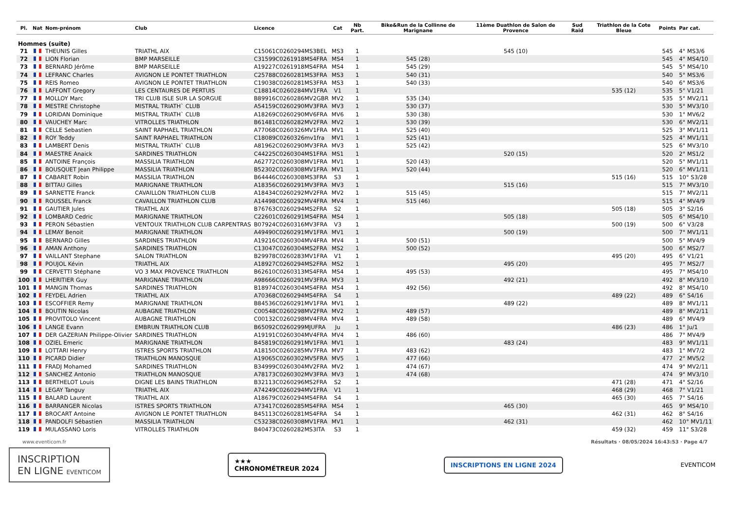| Pl. | Nat | Nom-prénom | Club | Licence | Cat | Nb Part. | Bike&Run de la Collinne de Marignane | 11ème Duathlon de Salon de Provence | Sud Raid | Triathlon de la Cote Bleue | Points | Par cat. |
| --- | --- | --- | --- | --- | --- | --- | --- | --- | --- | --- | --- | --- |
| Hommes (suite) | | | | | | | | | | | | |
| 71 | | THEUNIS Gilles | TRIATHL AIX | C15061C0260294MS3BEL | MS3 | 1 | | 545 (10) | | | 545 | 4° MS3/6 |
| 72 | | LION Florian | BMP MARSEILLE | C31599C0261918MS4FRA | MS4 | 1 | 545 (28) | | | | 545 | 4° MS4/10 |
| 73 | | BERNARD Jérôme | BMP MARSEILLE | A19227C0261918MS4FRA | MS4 | 1 | 545 (29) | | | | 545 | 5° MS4/10 |
| 74 | | LEFRANC Charles | AVIGNON LE PONTET TRIATHLON | C25788C0260281MS3FRA | MS3 | 1 | 540 (31) | | | | 540 | 5° MS3/6 |
| 75 | | REIS Romeo | AVIGNON LE PONTET TRIATHLON | C19038C0260281MS3FRA | MS3 | 1 | 540 (33) | | | | 540 | 6° MS3/6 |
| 76 | | LAFFONT Gregory | LES CENTAURES DE PERTUIS | C18814C0260284MV1FRA | V1 | 1 | | | | 535 (12) | 535 | 5° V1/21 |
| 77 | | MOLLOY Marc | TRI CLUB ISLE SUR LA SORGUE | B89916C0260286MV2GBR | MV2 | 1 | 535 (34) | | | | 535 | 5° MV2/11 |
| 78 | | MESTRE Christophe | MISTRAL TRIATH` CLUB | A54159C0260290MV3FRA | MV3 | 1 | 530 (37) | | | | 530 | 5° MV3/10 |
| 79 | | LORIDAN Dominique | MISTRAL TRIATH` CLUB | A18269C0260290MV6FRA | MV6 | 1 | 530 (38) | | | | 530 | 1° MV6/2 |
| 80 | | VAUCHEY Marc | VITROLLES TRIATHLON | B61481C0260282MV2FRA | MV2 | 1 | 530 (39) | | | | 530 | 6° MV2/11 |
| 81 | | CELLE Sebastien | SAINT RAPHAEL TRIATHLON | A77068C0260326MV1FRA | MV1 | 1 | 525 (40) | | | | 525 | 3° MV1/11 |
| 82 | | ROY Teddy | SAINT RAPHAEL TRIATHLON | C18089C0260326mv1fra | MV1 | 1 | 525 (41) | | | | 525 | 4° MV1/11 |
| 83 | | LAMBERT Denis | MISTRAL TRIATH` CLUB | A81962C0260290MV3FRA | MV3 | 1 | 525 (42) | | | | 525 | 6° MV3/10 |
| 84 | | MAESTRE Anaick | SARDINES TRIATHLON | C44225C0260304MS1FRA | MS1 | 1 | | 520 (15) | | | 520 | 2° MS1/2 |
| 85 | | ANTOINE François | MASSILIA TRIATHLON | A62772C0260308MV1FRA | MV1 | 1 | 520 (43) | | | | 520 | 5° MV1/11 |
| 86 | | BOUSQUET Jean Philippe | MASSILIA TRIATHLON | B52302C0260308MV1FRA | MV1 | 1 | 520 (44) | | | | 520 | 6° MV1/11 |
| 87 | | CABARET Robin | MASSILIA TRIATHLON | B64446C0260308MS3FRA | S3 | 1 | | | | 515 (16) | 515 | 10° S3/28 |
| 88 | | BITTAU Gilles | MARIGNANE TRIATHLON | A18356C0260291MV3FRA | MV3 | 1 | | 515 (16) | | | 515 | 7° MV3/10 |
| 89 | | SARNETTE Franck | CAVAILLON TRIATHLON CLUB | A18434C0260292MV2FRA | MV2 | 1 | 515 (45) | | | | 515 | 7° MV2/11 |
| 90 | | ROUSSEL Franck | CAVAILLON TRIATHLON CLUB | A14498C0260292MV4FRA | MV4 | 1 | 515 (46) | | | | 515 | 4° MV4/9 |
| 91 | | GAUTIER Jules | TRIATHL AIX | B76763C0260294MS2FRA | S2 | 1 | | | | 505 (18) | 505 | 3° S2/16 |
| 92 | | LOMBARD Cedric | MARIGNANE TRIATHLON | C22601C0260291MS4FRA | MS4 | 1 | | 505 (18) | | | 505 | 6° MS4/10 |
| 93 | | PERON Sébastien | VENTOUX TRIATHLON CLUB CARPENTRAS | B07924C0260316MV3FRA | V3 | 1 | | | | 500 (19) | 500 | 6° V3/28 |
| 94 | | LEMAY Benoit | MARIGNANE TRIATHLON | A49490C0260291MV1FRA | MV1 | 1 | | 500 (19) | | | 500 | 7° MV1/11 |
| 95 | | BERNARD Gilles | SARDINES TRIATHLON | A19216C0260304MV4FRA | MV4 | 1 | 500 (51) | | | | 500 | 5° MV4/9 |
| 96 | | AMAN Anthony | SARDINES TRIATHLON | C13047C0260304MS2FRA | MS2 | 1 | 500 (52) | | | | 500 | 6° MS2/7 |
| 97 | | VAILLANT Stephane | SALON TRIATHLON | B29978C0260283MV1FRA | V1 | 1 | | | | 495 (20) | 495 | 6° V1/21 |
| 98 | | POUJOL Kévin | TRIATHL AIX | A18927C0260294MS2FRA | MS2 | 1 | | 495 (20) | | | 495 | 7° MS2/7 |
| 99 | | CERVETTI Stéphane | VO 3 MAX PROVENCE TRIATHLON | B62610C0260313MS4FRA | MS4 | 1 | 495 (53) | | | | 495 | 7° MS4/10 |
| 100 | | LHERITIER Guy | MARIGNANE TRIATHLON | A98666C0260291MV3FRA | MV3 | 1 | | 492 (21) | | | 492 | 8° MV3/10 |
| 101 | | MANGIN Thomas | SARDINES TRIATHLON | B18974C0260304MS4FRA | MS4 | 1 | 492 (56) | | | | 492 | 8° MS4/10 |
| 102 | | FEYDEL Adrien | TRIATHL AIX | A70368C0260294MS4FRA | S4 | 1 | | | | 489 (22) | 489 | 6° S4/16 |
| 103 | | ESCOFFIER Remy | MARIGNANE TRIATHLON | B84536C0260291MV1FRA | MV1 | 1 | | 489 (22) | | | 489 | 8° MV1/11 |
| 104 | | BOUTIN Nicolas | AUBAGNE TRIATHLON | C00548C0260298MV2FRA | MV2 | 1 | 489 (57) | | | | 489 | 8° MV2/11 |
| 105 | | PROVITOLO Vincent | AUBAGNE TRIATHLON | C00132C0260298MV4FRA | MV4 | 1 | 489 (58) | | | | 489 | 6° MV4/9 |
| 106 | | LANGE Evann | EMBRUN TRIATHLON CLUB | B65092C0260299MJUFRA | Ju | 1 | | | | 486 (23) | 486 | 1° Ju/1 |
| 107 | | DER GAZERIAN Philippe-Olivier | SARDINES TRIATHLON | A19191C0260304MV4FRA | MV4 | 1 | 486 (60) | | | | 486 | 7° MV4/9 |
| 108 | | OZIEL Emeric | MARIGNANE TRIATHLON | B45819C0260291MV1FRA | MV1 | 1 | | 483 (24) | | | 483 | 9° MV1/11 |
| 109 | | LOTTARI Henry | ISTRES SPORTS TRIATHLON | A18150C0260285MV7FRA | MV7 | 1 | 483 (62) | | | | 483 | 1° MV7/2 |
| 110 | | PICARD Didier | TRIATHLON MANOSQUE | A19065C0260302MV5FRA | MV5 | 1 | 477 (66) | | | | 477 | 2° MV5/2 |
| 111 | | FRADJ Mohamed | SARDINES TRIATHLON | B34999C0260304MV2FRA | MV2 | 1 | 474 (67) | | | | 474 | 9° MV2/11 |
| 112 | | SANCHEZ Antonio | TRIATHLON MANOSQUE | A78173C0260302MV3FRA | MV3 | 1 | 474 (68) | | | | 474 | 9° MV3/10 |
| 113 | | BERTHELOT Louis | DIGNE LES BAINS TRIATHLON | B32113C0260296MS2FRA | S2 | 1 | | | | 471 (28) | 471 | 4° S2/16 |
| 114 | | LEGAY Tanguy | TRIATHL AIX | A74249C0260294MV1FRA | V1 | 1 | | | | 468 (29) | 468 | 7° V1/21 |
| 115 | | BALARD Laurent | TRIATHL AIX | A18679C0260294MS4FRA | S4 | 1 | | | | 465 (30) | 465 | 7° S4/16 |
| 116 | | BARRANGER Nicolas | ISTRES SPORTS TRIATHLON | A73417C0260285MS4FRA | MS4 | 1 | | 465 (30) | | | 465 | 9° MS4/10 |
| 117 | | BROCART Antoine | AVIGNON LE PONTET TRIATHLON | B45113C0260281MS4FRA | S4 | 1 | | | | 462 (31) | 462 | 8° S4/16 |
| 118 | | PANDOLFI Sébastien | MASSILIA TRIATHLON | C53238C0260308MV1FRA | MV1 | 1 | | 462 (31) | | | 462 | 10° MV1/11 |
| 119 | | MULASSANO Loris | VITROLLES TRIATHLON | B40473C0260282MS3ITA | S3 | 1 | | | | 459 (32) | 459 | 11° S3/28 |
www.eventicom.fr Résultats · 08/05/2024 16:43:53 · Page 4/7
INSCRIPTION
EN LIGNE EVENTICOM
★★★
CHRONOMÉTREUR 2024
INSCRIPTIONS EN LIGNE 2024
EVENTICOM